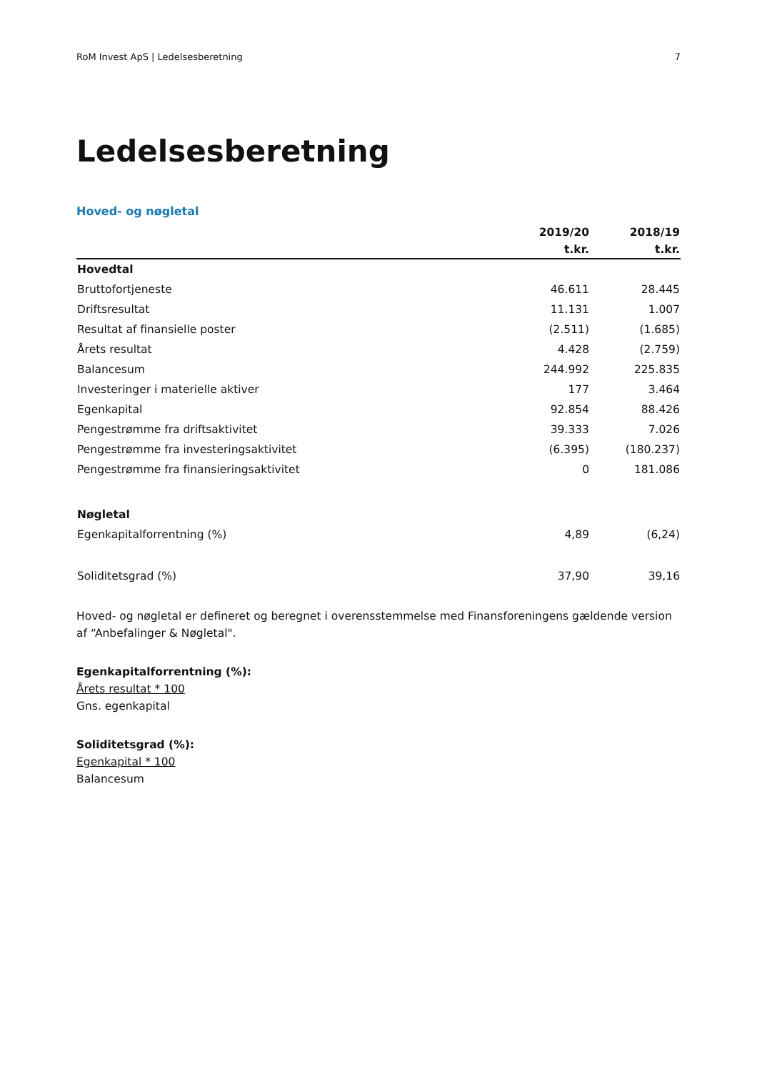RoM Invest ApS | Ledelsesberetning 7
Ledelsesberetning
Hoved- og nøgletal
| | 2019/20 | 2018/19 |
| --- | --- | --- |
| | t.kr. | t.kr. |
| Hovedtal | | |
| Bruttofortjeneste | 46.611 | 28.445 |
| Driftsresultat | 11.131 | 1.007 |
| Resultat af finansielle poster | (2.511) | (1.685) |
| Årets resultat | 4.428 | (2.759) |
| Balancesum | 244.992 | 225.835 |
| Investeringer i materielle aktiver | 177 | 3.464 |
| Egenkapital | 92.854 | 88.426 |
| Pengestrømme fra driftsaktivitet | 39.333 | 7.026 |
| Pengestrømme fra investeringsaktivitet | (6.395) | (180.237) |
| Pengestrømme fra finansieringsaktivitet | 0 | 181.086 |
| Nøgletal | | |
| Egenkapitalforrentning (%) | 4,89 | (6,24) |
| Soliditetsgrad (%) | 37,90 | 39,16 |
Hoved- og nøgletal er defineret og beregnet i overensstemmelse med Finansforeningens gældende version af “Anbefalinger & Nøgletal".
Egenkapitalforrentning (%):
Årets resultat * 100
Gns. egenkapital
Soliditetsgrad (%):
Egenkapital * 100
Balancesum